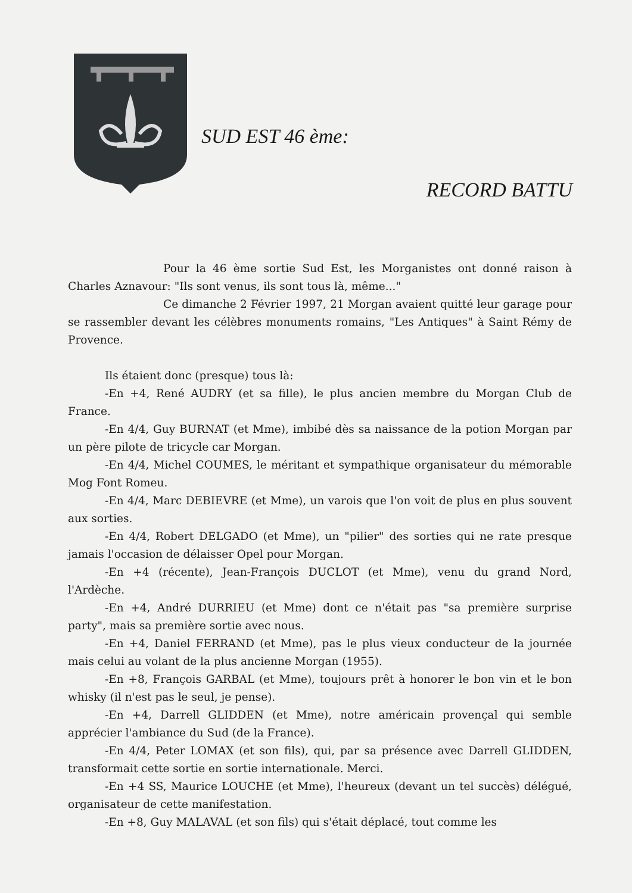SUD EST 46 ème:
RECORD BATTU
Pour la 46 ème sortie Sud Est, les Morganistes ont donné raison à Charles Aznavour: "Ils sont venus, ils sont tous là, même..."
Ce dimanche 2 Février 1997, 21 Morgan avaient quitté leur garage pour se rassembler devant les célèbres monuments romains, "Les Antiques" à Saint Rémy de Provence.
Ils étaient donc (presque) tous là:
-En +4, René AUDRY (et sa fille), le plus ancien membre du Morgan Club de France.
-En 4/4, Guy BURNAT (et Mme), imbibé dès sa naissance de la potion Morgan par un père pilote de tricycle car Morgan.
-En 4/4, Michel COUMES, le méritant et sympathique organisateur du mémorable Mog Font Romeu.
-En 4/4, Marc DEBIEVRE (et Mme), un varois que l'on voit de plus en plus souvent aux sorties.
-En 4/4, Robert DELGADO (et Mme), un "pilier" des sorties qui ne rate presque jamais l'occasion de délaisser Opel pour Morgan.
-En +4 (récente), Jean-François DUCLOT (et Mme), venu du grand Nord, l'Ardèche.
-En +4, André DURRIEU (et Mme) dont ce n'était pas "sa première surprise party", mais sa première sortie avec nous.
-En +4, Daniel FERRAND (et Mme), pas le plus vieux conducteur de la journée mais celui au volant de la plus ancienne Morgan (1955).
-En +8, François GARBAL (et Mme), toujours prêt à honorer le bon vin et le bon whisky (il n'est pas le seul, je pense).
-En +4, Darrell GLIDDEN (et Mme), notre américain provençal qui semble apprécier l'ambiance du Sud (de la France).
-En 4/4, Peter LOMAX (et son fils), qui, par sa présence avec Darrell GLIDDEN, transformait cette sortie en sortie internationale. Merci.
-En +4 SS, Maurice LOUCHE (et Mme), l'heureux (devant un tel succès) délégué, organisateur de cette manifestation.
-En +8, Guy MALAVAL (et son fils) qui s'était déplacé, tout comme les